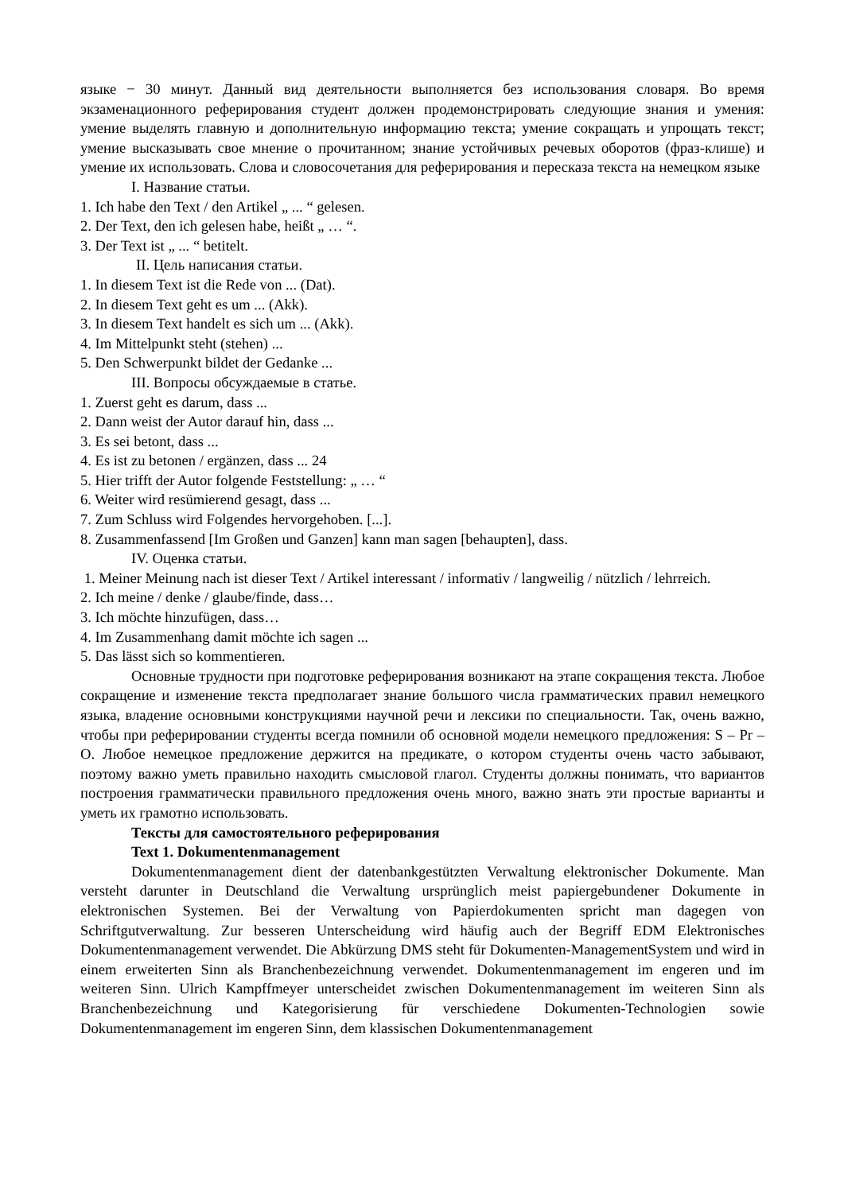языке − 30 минут. Данный вид деятельности выполняется без использования словаря. Во время экзаменационного реферирования студент должен продемонстрировать следующие знания и умения: умение выделять главную и дополнительную информацию текста; умение сокращать и упрощать текст; умение высказывать свое мнение о прочитанном; знание устойчивых речевых оборотов (фраз-клише) и умение их использовать. Слова и словосочетания для реферирования и пересказа текста на немецком языке
I. Название статьи.
1. Ich habe den Text / den Artikel „ ... “ gelesen.
2. Der Text, den ich gelesen habe, heißt „ … “.
3. Der Text ist „ ... “ betitelt.
II. Цель написания статьи.
1. In diesem Text ist die Rede von ... (Dat).
2. In diesem Text geht es um ... (Akk).
3. In diesem Text handelt es sich um ... (Akk).
4. Im Mittelpunkt steht (stehen) ...
5. Den Schwerpunkt bildet der Gedanke ...
III. Вопросы обсуждаемые в статье.
1. Zuerst geht es darum, dass ...
2. Dann weist der Autor darauf hin, dass ...
3. Es sei betont, dass ...
4. Es ist zu betonen / ergänzen, dass ... 24
5. Hier trifft der Autor folgende Feststellung: „ … “
6. Weiter wird resümierend gesagt, dass ...
7. Zum Schluss wird Folgendes hervorgehoben. [...].
8. Zusammenfassend [Im Großen und Ganzen] kann man sagen [behaupten], dass.
IV. Оценка статьи.
1. Meiner Meinung nach ist dieser Text / Artikel interessant / informativ / langweilig / nützlich / lehrreich.
2. Ich meine / denke / glaube/finde, dass…
3. Ich möchte hinzufügen, dass…
4. Im Zusammenhang damit möchte ich sagen ...
5. Das lässt sich so kommentieren.
Основные трудности при подготовке реферирования возникают на этапе сокращения текста. Любое сокращение и изменение текста предполагает знание большого числа грамматических правил немецкого языка, владение основными конструкциями научной речи и лексики по специальности. Так, очень важно, чтобы при реферировании студенты всегда помнили об основной модели немецкого предложения: S – Pr – O. Любое немецкое предложение держится на предикате, о котором студенты очень часто забывают, поэтому важно уметь правильно находить смысловой глагол. Студенты должны понимать, что вариантов построения грамматически правильного предложения очень много, важно знать эти простые варианты и уметь их грамотно использовать.
Тексты для самостоятельного реферирования
Text 1. Dokumentenmanagement
Dokumentenmanagement dient der datenbankgestützten Verwaltung elektronischer Dokumente. Man versteht darunter in Deutschland die Verwaltung ursprünglich meist papiergebundener Dokumente in elektronischen Systemen. Bei der Verwaltung von Papierdokumenten spricht man dagegen von Schriftgutverwaltung. Zur besseren Unterscheidung wird häufig auch der Begriff EDM Elektronisches Dokumentenmanagement verwendet. Die Abkürzung DMS steht für Dokumenten-ManagementSystem und wird in einem erweiterten Sinn als Branchenbezeichnung verwendet. Dokumentenmanagement im engeren und im weiteren Sinn. Ulrich Kampffmeyer unterscheidet zwischen Dokumentenmanagement im weiteren Sinn als Branchenbezeichnung und Kategorisierung für verschiedene Dokumenten-Technologien sowie Dokumentenmanagement im engeren Sinn, dem klassischen Dokumentenmanagement